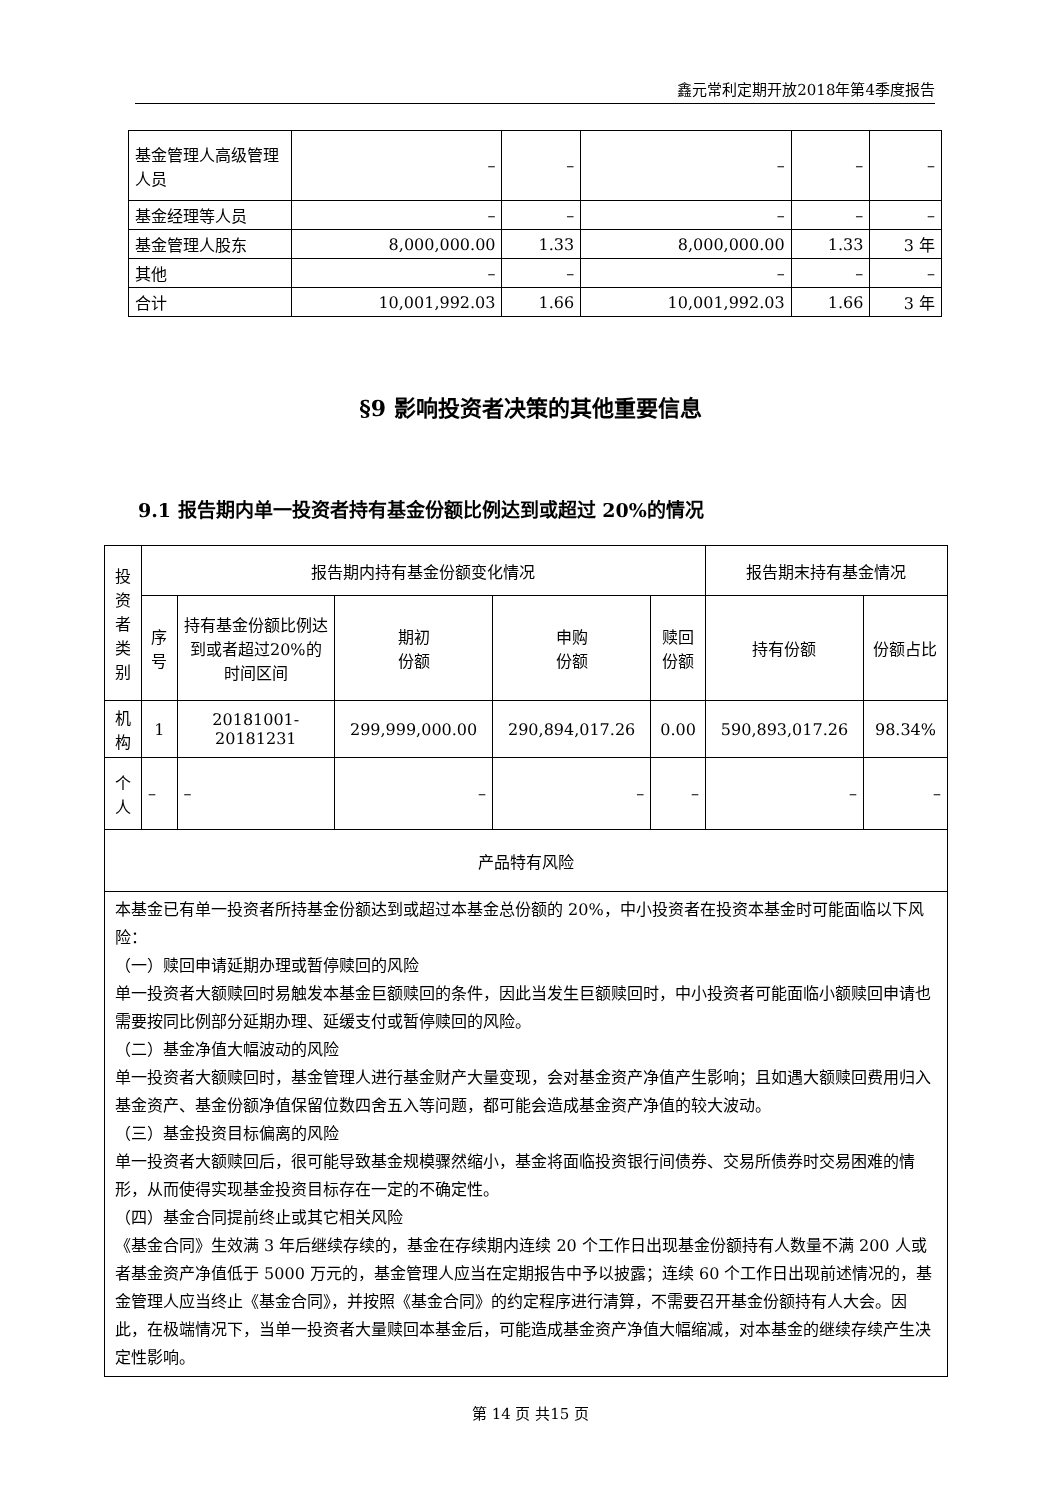鑫元常利定期开放2018年第4季度报告
| 基金管理人高级管理人员 | – | – | – | – | – |
| 基金经理等人员 | – | – | – | – | – |
| 基金管理人股东 | 8,000,000.00 | 1.33 | 8,000,000.00 | 1.33 | 3 年 |
| 其他 | – | – | – | – | – |
| 合计 | 10,001,992.03 | 1.66 | 10,001,992.03 | 1.66 | 3 年 |
§9 影响投资者决策的其他重要信息
9.1 报告期内单一投资者持有基金份额比例达到或超过 20%的情况
| 投资者类别 | 报告期内持有基金份额变化情况 | | | | | 报告期末持有基金情况 | |
| | 序号 | 持有基金份额比例达到或者超过20%的时间区间 | 期初 份额 | 申购 份额 | 赎回 份额 | 持有份额 | 份额占比 |
| 机构 | 1 | 20181001-20181231 | 299,999,000.00 | 290,894,017.26 | 0.00 | 590,893,017.26 | 98.34% |
| 个人 | – | – | – | – | – | – | – |
| 产品特有风险 | | | | | | | |
| 本基金已有单一投资者所持基金份额达到或超过本基金总份额的 20%，中小投资者在投资本基金时可能面临以下风险： （一）赎回申请延期办理或暂停赎回的风险 单一投资者大额赎回时易触发本基金巨额赎回的条件，因此当发生巨额赎回时，中小投资者可能面临小额赎回申请也需要按同比例部分延期办理、延缓支付或暂停赎回的风险。 （二）基金净值大幅波动的风险 单一投资者大额赎回时，基金管理人进行基金财产大量变现，会对基金资产净值产生影响；且如遇大额赎回费用归入基金资产、基金份额净值保留位数四舍五入等问题，都可能会造成基金资产净值的较大波动。 （三）基金投资目标偏离的风险 单一投资者大额赎回后，很可能导致基金规模骤然缩小，基金将面临投资银行间债券、交易所债券时交易困难的情形，从而使得实现基金投资目标存在一定的不确定性。 （四）基金合同提前终止或其它相关风险 《基金合同》生效满 3 年后继续存续的，基金在存续期内连续 20 个工作日出现基金份额持有人数量不满 200 人或者基金资产净值低于 5000 万元的，基金管理人应当在定期报告中予以披露；连续 60 个工作日出现前述情况的，基金管理人应当终止《基金合同》，并按照《基金合同》的约定程序进行清算，不需要召开基金份额持有人大会。因此，在极端情况下，当单一投资者大量赎回本基金后，可能造成基金资产净值大幅缩减，对本基金的继续存续产生决定性影响。 | | | | | | | |
第 14 页 共15 页